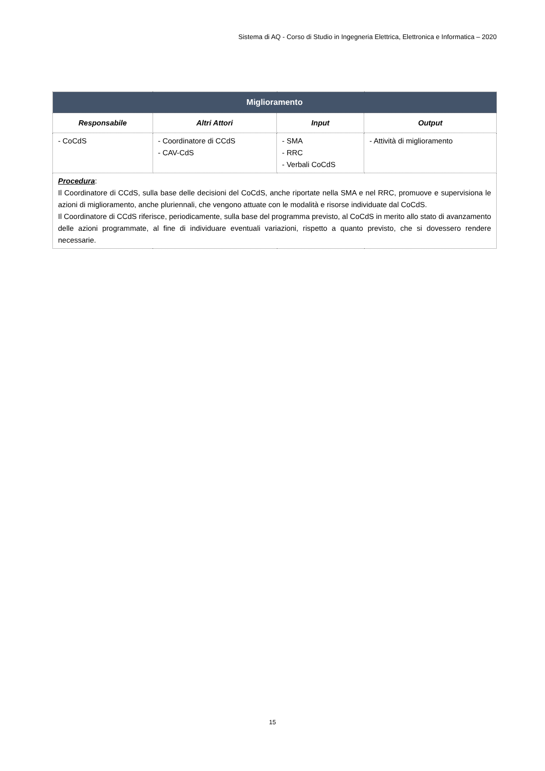Sistema di AQ - Corso di Studio in Ingegneria Elettrica, Elettronica e Informatica – 2020
| Miglioramento | | | |
| --- | --- | --- | --- |
| Responsabile | Altri Attori | Input | Output |
| - CoCdS | - Coordinatore di CCdS - CAV-CdS | - SMA - RRC - Verbali CoCdS | - Attività di miglioramento |
| Procedura : Il Coordinatore di CCdS, sulla base delle decisioni del CoCdS, anche riportate nella SMA e nel RRC, promuove e supervisiona le azioni di miglioramento, anche pluriennali, che vengono attuate con le modalità e risorse individuate dal CoCdS. Il Coordinatore di CCdS riferisce, periodicamente, sulla base del programma previsto, al CoCdS in merito allo stato di avanzamento delle azioni programmate, al fine di individuare eventuali variazioni, rispetto a quanto previsto, che si dovessero rendere necessarie. | | | |
15